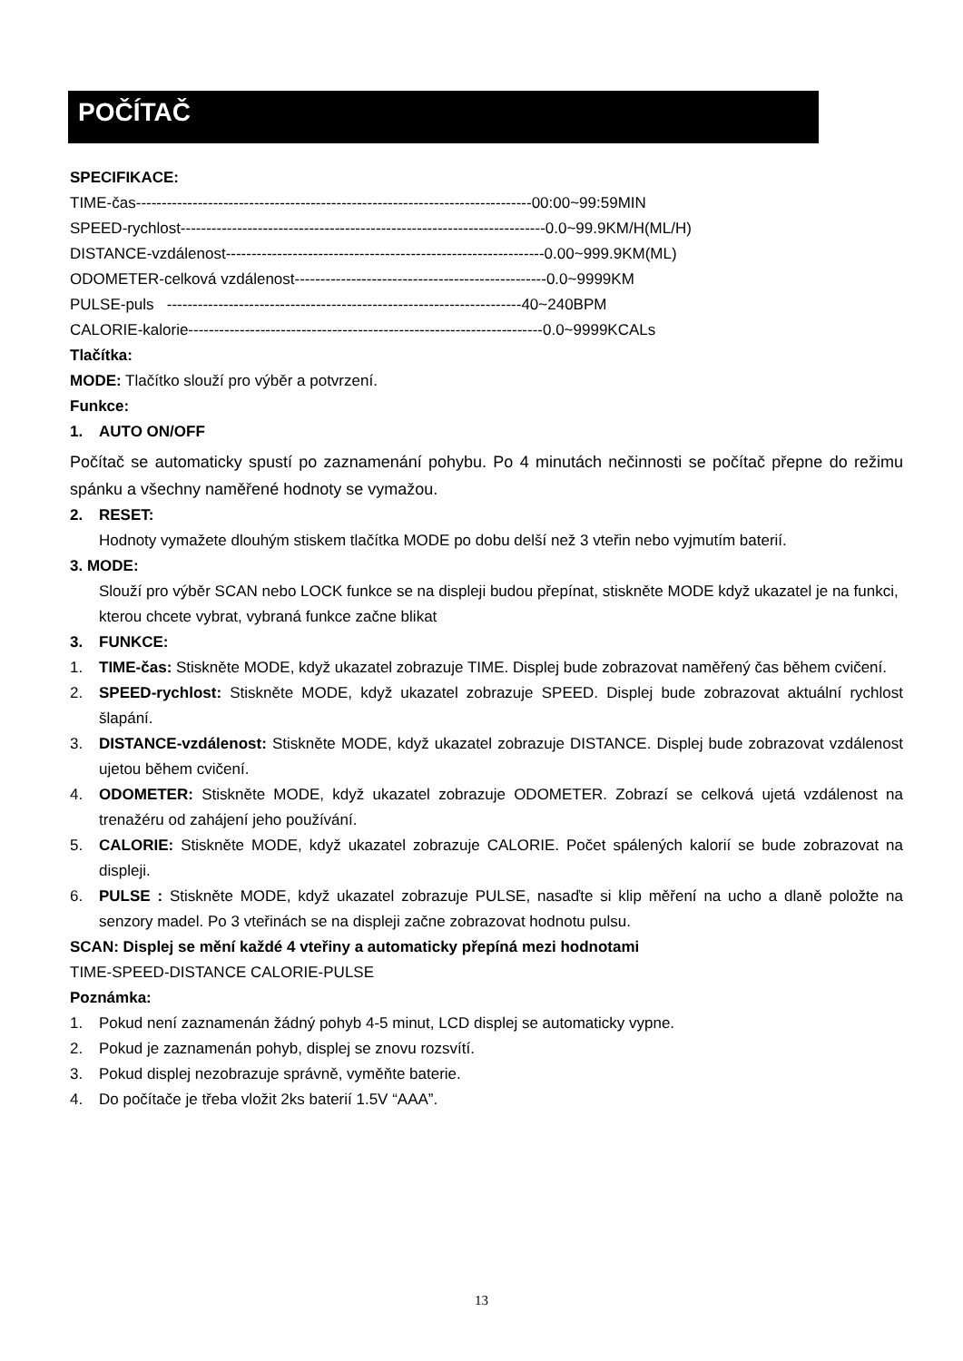POČÍTAČ
SPECIFIKACE:
TIME-čas-----------------------------------------------------------------------------00:00~99:59MIN
SPEED-rychlost-----------------------------------------------------------------------0.0~99.9KM/H(ML/H)
DISTANCE-vzdálenost--------------------------------------------------------------0.00~999.9KM(ML)
ODOMETER-celková vzdálenost-------------------------------------------------0.0~9999KM
PULSE-puls ---------------------------------------------------------------------40~240BPM
CALORIE-kalorie---------------------------------------------------------------------0.0~9999KCALs
Tlačítka:
MODE: Tlačítko slouží pro výběr a potvrzení.
Funkce:
1. AUTO ON/OFF
Počítač se automaticky spustí po zaznamenání pohybu. Po 4 minutách nečinnosti se počítač přepne do režimu spánku a všechny naměřené hodnoty se vymažou.
2. RESET:
Hodnoty vymažete dlouhým stiskem tlačítka MODE po dobu delší než 3 vteřin nebo vyjmutím baterií.
3. MODE:
Slouží pro výběr SCAN nebo LOCK funkce se na displeji budou přepínat, stiskněte MODE když ukazatel je na funkci, kterou chcete vybrat, vybraná funkce začne blikat
3. FUNKCE:
1. TIME-čas: Stiskněte MODE, když ukazatel zobrazuje TIME. Displej bude zobrazovat naměřený čas během cvičení.
2. SPEED-rychlost: Stiskněte MODE, když ukazatel zobrazuje SPEED. Displej bude zobrazovat aktuální rychlost šlapání.
3. DISTANCE-vzdálenost: Stiskněte MODE, když ukazatel zobrazuje DISTANCE. Displej bude zobrazovat vzdálenost ujetou během cvičení.
4. ODOMETER: Stiskněte MODE, když ukazatel zobrazuje ODOMETER. Zobrazí se celková ujetá vzdálenost na trenažéru od zahájení jeho používání.
5. CALORIE: Stiskněte MODE, když ukazatel zobrazuje CALORIE. Počet spálených kalorií se bude zobrazovat na displeji.
6. PULSE : Stiskněte MODE, když ukazatel zobrazuje PULSE, nasaďte si klip měření na ucho a dlaně položte na senzory madel. Po 3 vteřinách se na displeji začne zobrazovat hodnotu pulsu.
SCAN: Displej se mění každé 4 vteřiny a automaticky přepíná mezi hodnotami
TIME-SPEED-DISTANCE CALORIE-PULSE
Poznámka:
1. Pokud není zaznamenán žádný pohyb 4-5 minut, LCD displej se automaticky vypne.
2. Pokud je zaznamenán pohyb, displej se znovu rozsvítí.
3. Pokud displej nezobrazuje správně, vyměňte baterie.
4. Do počítače je třeba vložit 2ks baterií 1.5V “AAA”.
13